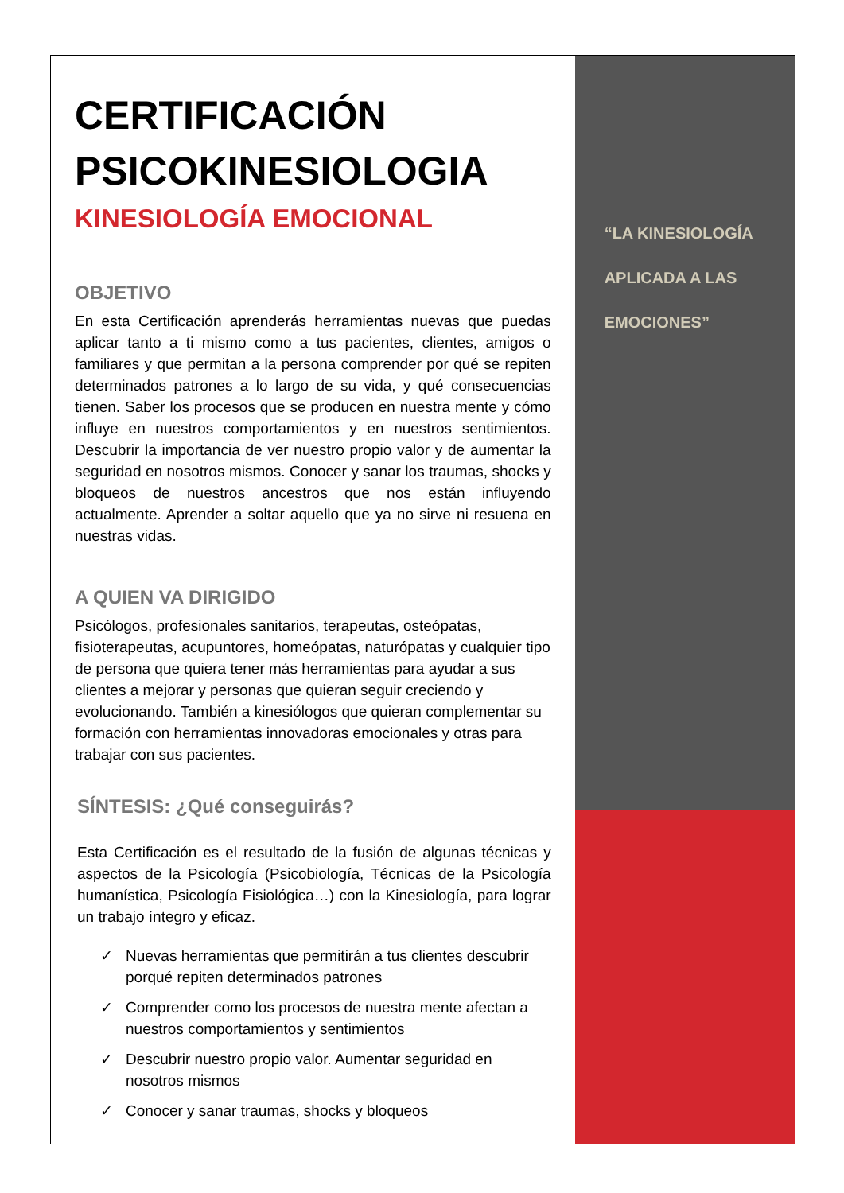CERTIFICACIÓN
PSICOKINESIOLOGIA
KINESIOLOGÍA EMOCIONAL
OBJETIVO
En esta Certificación aprenderás herramientas nuevas que puedas aplicar tanto a ti mismo como a tus pacientes, clientes, amigos o familiares y que permitan a la persona comprender por qué se repiten determinados patrones a lo largo de su vida, y qué consecuencias tienen. Saber los procesos que se producen en nuestra mente y cómo influye en nuestros comportamientos y en nuestros sentimientos. Descubrir la importancia de ver nuestro propio valor y de aumentar la seguridad en nosotros mismos. Conocer y sanar los traumas, shocks y bloqueos de nuestros ancestros que nos están influyendo actualmente. Aprender a soltar aquello que ya no sirve ni resuena en nuestras vidas.
A QUIEN VA DIRIGIDO
Psicólogos, profesionales sanitarios, terapeutas, osteópatas, fisioterapeutas, acupuntores, homeópatas, naturópatas y cualquier tipo de persona que quiera tener más herramientas para ayudar a sus clientes a mejorar y personas que quieran seguir creciendo y evolucionando. También a kinesiólogos que quieran complementar su formación con herramientas innovadoras emocionales y otras para trabajar con sus pacientes.
SÍNTESIS: ¿Qué conseguirás?
Esta Certificación es el resultado de la fusión de algunas técnicas y aspectos de la Psicología (Psicobiología, Técnicas de la Psicología humanística, Psicología Fisiológica…) con la Kinesiología, para lograr un trabajo íntegro y eficaz.
✓ Nuevas herramientas que permitirán a tus clientes descubrir porqué repiten determinados patrones
✓ Comprender como los procesos de nuestra mente afectan a nuestros comportamientos y sentimientos
✓ Descubrir nuestro propio valor. Aumentar seguridad en nosotros mismos
✓ Conocer y sanar traumas, shocks y bloqueos
“LA KINESIOLOGÍA
APLICADA A LAS
EMOCIONES”